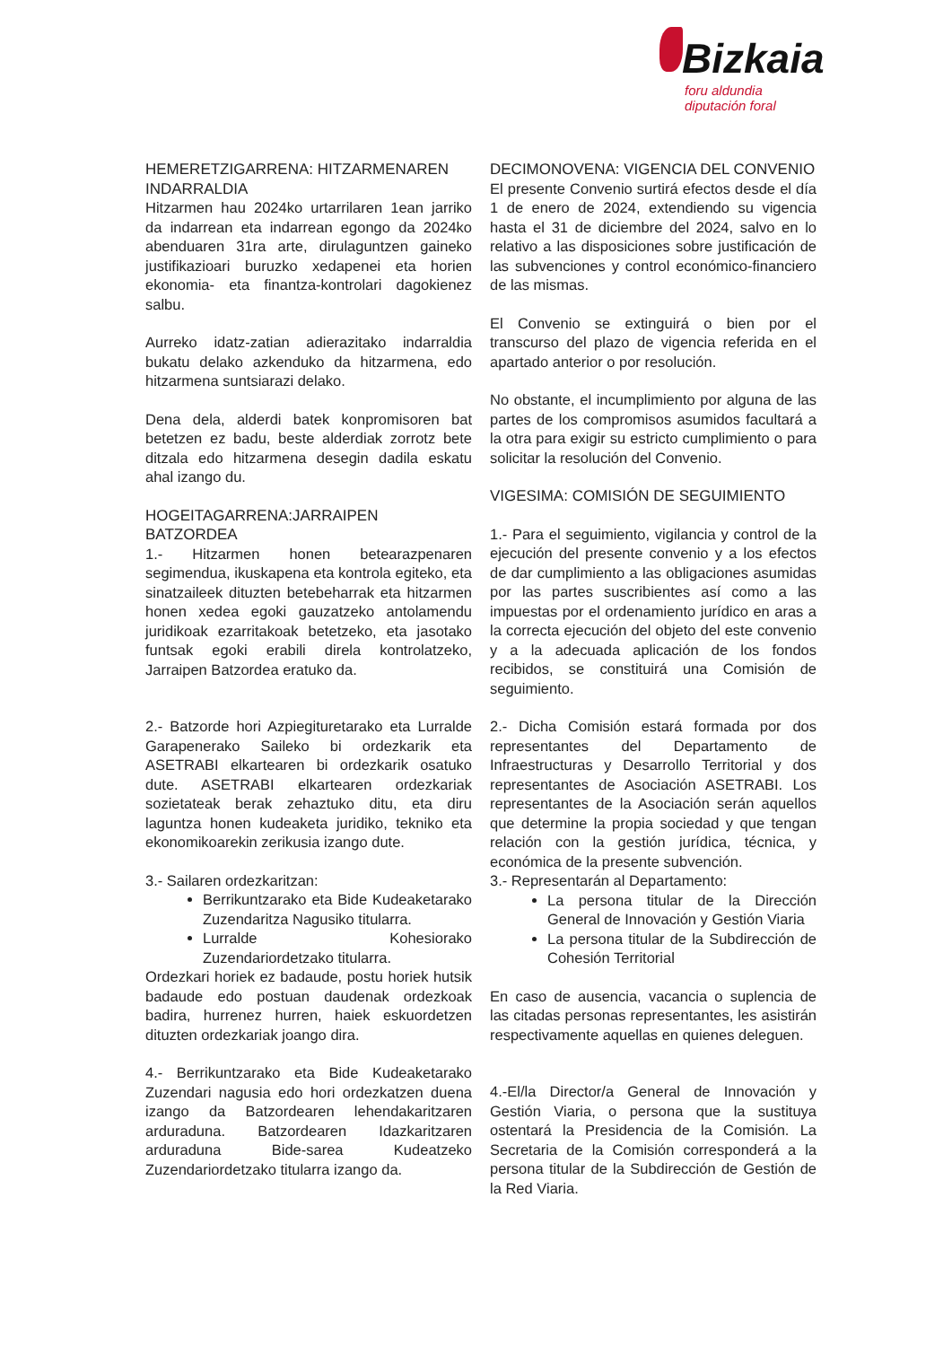Bizkaia
foru aldundia
diputación foral
HEMERETZIGARRENA: HITZARMENAREN INDARRALDIA
Hitzarmen hau 2024ko urtarrilaren 1ean jarriko da indarrean eta indarrean egongo da 2024ko abenduaren 31ra arte, dirulaguntzen gaineko justifikazioari buruzko xedapenei eta horien ekonomia- eta finantza-kontrolari dagokienez salbu.
Aurreko idatz-zatian adierazitako indarraldia bukatu delako azkenduko da hitzarmena, edo hitzarmena suntsiarazi delako.
Dena dela, alderdi batek konpromisoren bat betetzen ez badu, beste alderdiak zorrotz bete ditzala edo hitzarmena desegin dadila eskatu ahal izango du.
HOGEITAGARRENA:JARRAIPEN BATZORDEA
1.- Hitzarmen honen betearazpenaren segimendua, ikuskapena eta kontrola egiteko, eta sinatzaileek dituzten betebeharrak eta hitzarmen honen xedea egoki gauzatzeko antolamendu juridikoak ezarritakoak betetzeko, eta jasotako funtsak egoki erabili direla kontrolatzeko, Jarraipen Batzordea eratuko da.
2.- Batzorde hori Azpiegituretarako eta Lurralde Garapenerako Saileko bi ordezkarik eta ASETRABI elkartearen bi ordezkarik osatuko dute. ASETRABI elkartearen ordezkariak sozietateak berak zehaztuko ditu, eta diru laguntza honen kudeaketa juridiko, tekniko eta ekonomikoarekin zerikusia izango dute.
3.- Sailaren ordezkaritzan:
Berrikuntzarako eta Bide Kudeaketarako Zuzendaritza Nagusiko titularra.
Lurralde Kohesiorako Zuzendariordetzako titularra.
Ordezkari horiek ez badaude, postu horiek hutsik badaude edo postuan daudenak ordezkoak badira, hurrenez hurren, haiek eskuordetzen dituzten ordezkariak joango dira.
4.- Berrikuntzarako eta Bide Kudeaketarako Zuzendari nagusia edo hori ordezkatzen duena izango da Batzordearen lehendakaritzaren arduraduna. Batzordearen Idazkaritzaren arduraduna Bide-sarea Kudeatzeko Zuzendariordetzako titularra izango da.
DECIMONOVENA: VIGENCIA DEL CONVENIO
El presente Convenio surtirá efectos desde el día 1 de enero de 2024, extendiendo su vigencia hasta el 31 de diciembre del 2024, salvo en lo relativo a las disposiciones sobre justificación de las subvenciones y control económico-financiero de las mismas.
El Convenio se extinguirá o bien por el transcurso del plazo de vigencia referida en el apartado anterior o por resolución.
No obstante, el incumplimiento por alguna de las partes de los compromisos asumidos facultará a la otra para exigir su estricto cumplimiento o para solicitar la resolución del Convenio.
VIGESIMA: COMISIÓN DE SEGUIMIENTO
1.- Para el seguimiento, vigilancia y control de la ejecución del presente convenio y a los efectos de dar cumplimiento a las obligaciones asumidas por las partes suscribientes así como a las impuestas por el ordenamiento jurídico en aras a la correcta ejecución del objeto del este convenio y a la adecuada aplicación de los fondos recibidos, se constituirá una Comisión de seguimiento.
2.- Dicha Comisión estará formada por dos representantes del Departamento de Infraestructuras y Desarrollo Territorial y dos representantes de Asociación ASETRABI. Los representantes de la Asociación serán aquellos que determine la propia sociedad y que tengan relación con la gestión jurídica, técnica, y económica de la presente subvención.
3.- Representarán al Departamento:
La persona titular de la Dirección General de Innovación y Gestión Viaria
La persona titular de la Subdirección de Cohesión Territorial
En caso de ausencia, vacancia o suplencia de las citadas personas representantes, les asistirán respectivamente aquellas en quienes deleguen.
4.-El/la Director/a General de Innovación y Gestión Viaria, o persona que la sustituya ostentará la Presidencia de la Comisión. La Secretaria de la Comisión corresponderá a la persona titular de la Subdirección de Gestión de la Red Viaria.